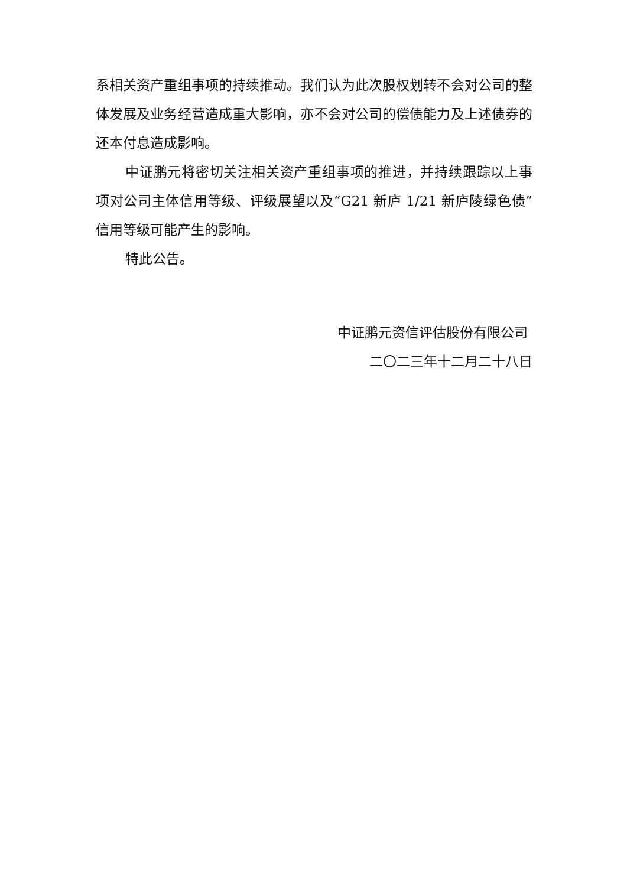系相关资产重组事项的持续推动。我们认为此次股权划转不会对公司的整体发展及业务经营造成重大影响，亦不会对公司的偿债能力及上述债券的还本付息造成影响。
中证鹏元将密切关注相关资产重组事项的推进，并持续跟踪以上事项对公司主体信用等级、评级展望以及“G21 新庐 1/21 新庐陵绿色债”信用等级可能产生的影响。
特此公告。
中证鹏元资信评估股份有限公司
二〇二三年十二月二十八日